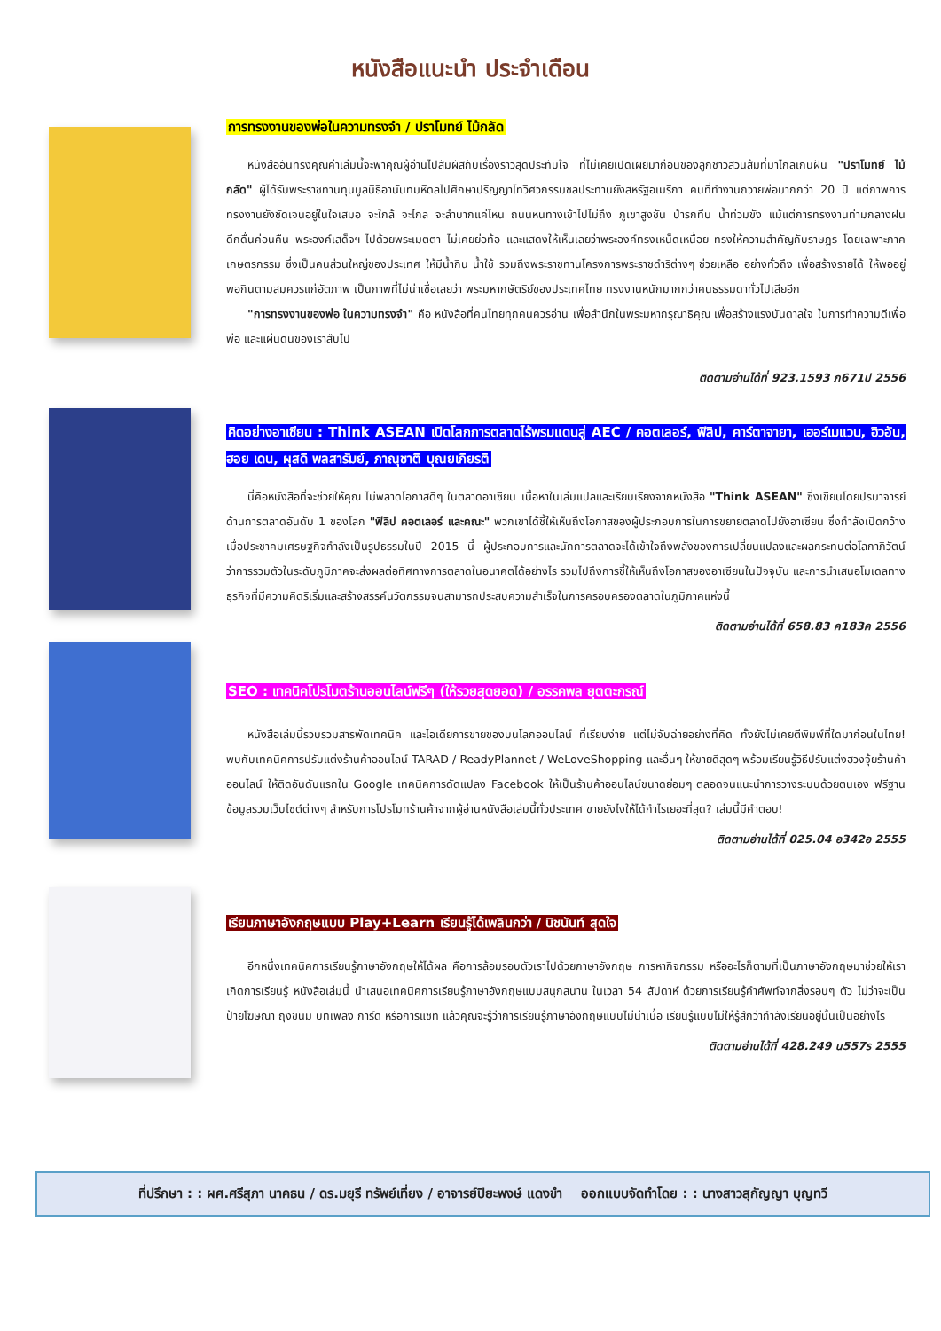หนังสือแนะนำ ประจำเดือน
การทรงงานของพ่อในความทรงจำ / ปราโมทย์ ไม้กลัด
หนังสืออันทรงคุณค่าเล่มนี้จะพาคุณผู้อ่านไปสัมผัสกับเรื่องราวสุดประทับใจ ที่ไม่เคยเปิดเผยมาก่อนของลูกชาวสวนส้มที่มาไกลเกินฝัน "ปราโมทย์ ไม้กลัด" ผู้ได้รับพระราชทานทุนมูลนิธิอานันทมหิดลไปศึกษาปริญญาโทวิศวกรรมชลประทานยังสหรัฐอเมริกา คนที่ทำงานถวายพ่อมากกว่า 20 ปี แต่ภาพการทรงงานยังชัดเจนอยู่ในใจเสมอ จะใกล้ จะไกล จะลำบากแค่ไหน ถนนหนทางเข้าไปไม่ถึง ภูเขาสูงชัน ป่ารกทึบ น้ำท่วมขัง แม้แต่การทรงงานท่ามกลางฝน ดึกดื่นค่อนคืน พระองค์เสด็จฯ ไปด้วยพระเมตตา ไม่เคยย่อท้อ และแสดงให้เห็นเลยว่าพระองค์ทรงเหน็ดเหนื่อย ทรงให้ความสำคัญกับราษฎร โดยเฉพาะภาคเกษตรกรรม ซึ่งเป็นคนส่วนใหญ่ของประเทศ ให้มีน้ำกิน น้ำใช้ รวมถึงพระราชทานโครงการพระราชดำริต่างๆ ช่วยเหลือ อย่างทั่วถึง เพื่อสร้างรายได้ ให้พออยู่พอกินตามสมควรแก่อัตภาพ เป็นภาพที่ไม่น่าเชื่อเลยว่า พระมหากษัตริย์ของประเทศไทย ทรงงานหนักมากกว่าคนธรรมดาทั่วไปเสียอีก
"การทรงงานของพ่อ ในความทรงจำ" คือ หนังสือที่คนไทยทุกคนควรอ่าน เพื่อสำนึกในพระมหากรุณาธิคุณ เพื่อสร้างแรงบันดาลใจ ในการทำความดีเพื่อพ่อ และแผ่นดินของเราสืบไป
ติดตามอ่านได้ที่ 923.1593 ภ671ป 2556
คิดอย่างอาเซียน : Think ASEAN เปิดโลกการตลาดไร้พรมแดนสู่ AEC / คอตเลอร์, ฟิลิป, คาร์ตาจายา, เฮอร์เมแวน, ฮิวอัน, ฮอย เดน, ผุสดี พลสารัมย์, ภาณุชาติ บุณยเกียรติ
นี่คือหนังสือที่จะช่วยให้คุณ ไม่พลาดโอกาสดีๆ ในตลาดอาเซียน เนื้อหาในเล่มแปลและเรียบเรียงจากหนังสือ "Think ASEAN" ซึ่งเขียนโดยปรมาจารย์ด้านการตลาดอันดับ 1 ของโลก "ฟิลิป คอตเลอร์ และคณะ" พวกเขาได้ชี้ให้เห็นถึงโอกาสของผู้ประกอบการในการขยายตลาดไปยังอาเซียน ซึ่งกำลังเปิดกว้างเมื่อประชาคมเศรษฐกิจกำลังเป็นรูปธรรมในปี 2015 นี้ ผู้ประกอบการและนักการตลาดจะได้เข้าใจถึงพลังของการเปลี่ยนแปลงและผลกระทบต่อโลกาภิวัตน์ ว่าการรวมตัวในระดับภูมิภาคจะส่งผลต่อทิศทางการตลาดในอนาคตได้อย่างไร รวมไปถึงการชี้ให้เห็นถึงโอกาสของอาเซียนในปัจจุบัน และการนำเสนอโมเดลทางธุรกิจที่มีความคิดริเริ่มและสร้างสรรค์นวัตกรรมจนสามารถประสบความสำเร็จในการครอบครองตลาดในภูมิภาคแห่งนี้
ติดตามอ่านได้ที่ 658.83 ค183ค 2556
SEO : เทคนิคโปรโมตร้านออนไลน์ฟรีๆ (ให้รวยสุดยอด) / อรรคพล ยุตตะกรณ์
หนังสือเล่มนี้รวบรวมสารพัดเทคนิค และไอเดียการขายของบนโลกออนไลน์ ที่เรียบง่าย แต่ไม่จับฉ่ายอย่างที่คิด ทั้งยังไม่เคยตีพิมพ์ที่ใดมาก่อนในไทย! พบกับเทคนิคการปรับแต่งร้านค้าออนไลน์ TARAD / ReadyPlannet / WeLoveShopping และอื่นๆ ให้ขายดีสุดๆ พร้อมเรียนรู้วิธีปรับแต่งฮวงจุ้ยร้านค้าออนไลน์ ให้ติดอันดับแรกใน Google เทคนิคการดัดแปลง Facebook ให้เป็นร้านค้าออนไลน์ขนาดย่อมๆ ตลอดจนแนะนำการวางระบบด้วยตนเอง ฟรีฐานข้อมูลรวมเว็บไซต์ต่างๆ สำหรับการโปรโมทร้านค้าจากผู้อ่านหนังสือเล่มนี้ทั่วประเทศ ขายยังไงให้ได้กำไรเยอะที่สุด? เล่มนี้มีคำตอบ!
ติดตามอ่านได้ที่ 025.04 อ342อ 2555
เรียนภาษาอังกฤษแบบ Play+Learn เรียนรู้ได้เพลินกว่า / นิชนันท์ สุดใจ
อีกหนึ่งเทคนิคการเรียนรู้ภาษาอังกฤษให้ได้ผล คือการล้อมรอบตัวเราไปด้วยภาษาอังกฤษ การหากิจกรรม หรืออะไรก็ตามที่เป็นภาษาอังกฤษมาช่วยให้เราเกิดการเรียนรู้ หนังสือเล่มนี้ นำเสนอเทคนิคการเรียนรู้ภาษาอังกฤษแบบสนุกสนาน ในเวลา 54 สัปดาห์ ด้วยการเรียนรู้คำศัพท์จากสิ่งรอบๆ ตัว ไม่ว่าจะเป็น ป้ายโฆษณา ถุงขนม บทเพลง การ์ด หรือการแชท แล้วคุณจะรู้ว่าการเรียนรู้ภาษาอังกฤษแบบไม่น่าเบื่อ เรียนรู้แบบไม่ให้รู้สึกว่ากำลังเรียนอยู่นั้นเป็นอย่างไร
ติดตามอ่านได้ที่ 428.249 น557ร 2555
ที่ปรึกษา : : ผศ.ศรีสุภา นาคธน / ดร.มยุรี ทรัพย์เที่ยง / อาจารย์ปิยะพงษ์ แดงขำ ออกแบบจัดทำโดย : : นางสาวสุกัญญา บุญทวี